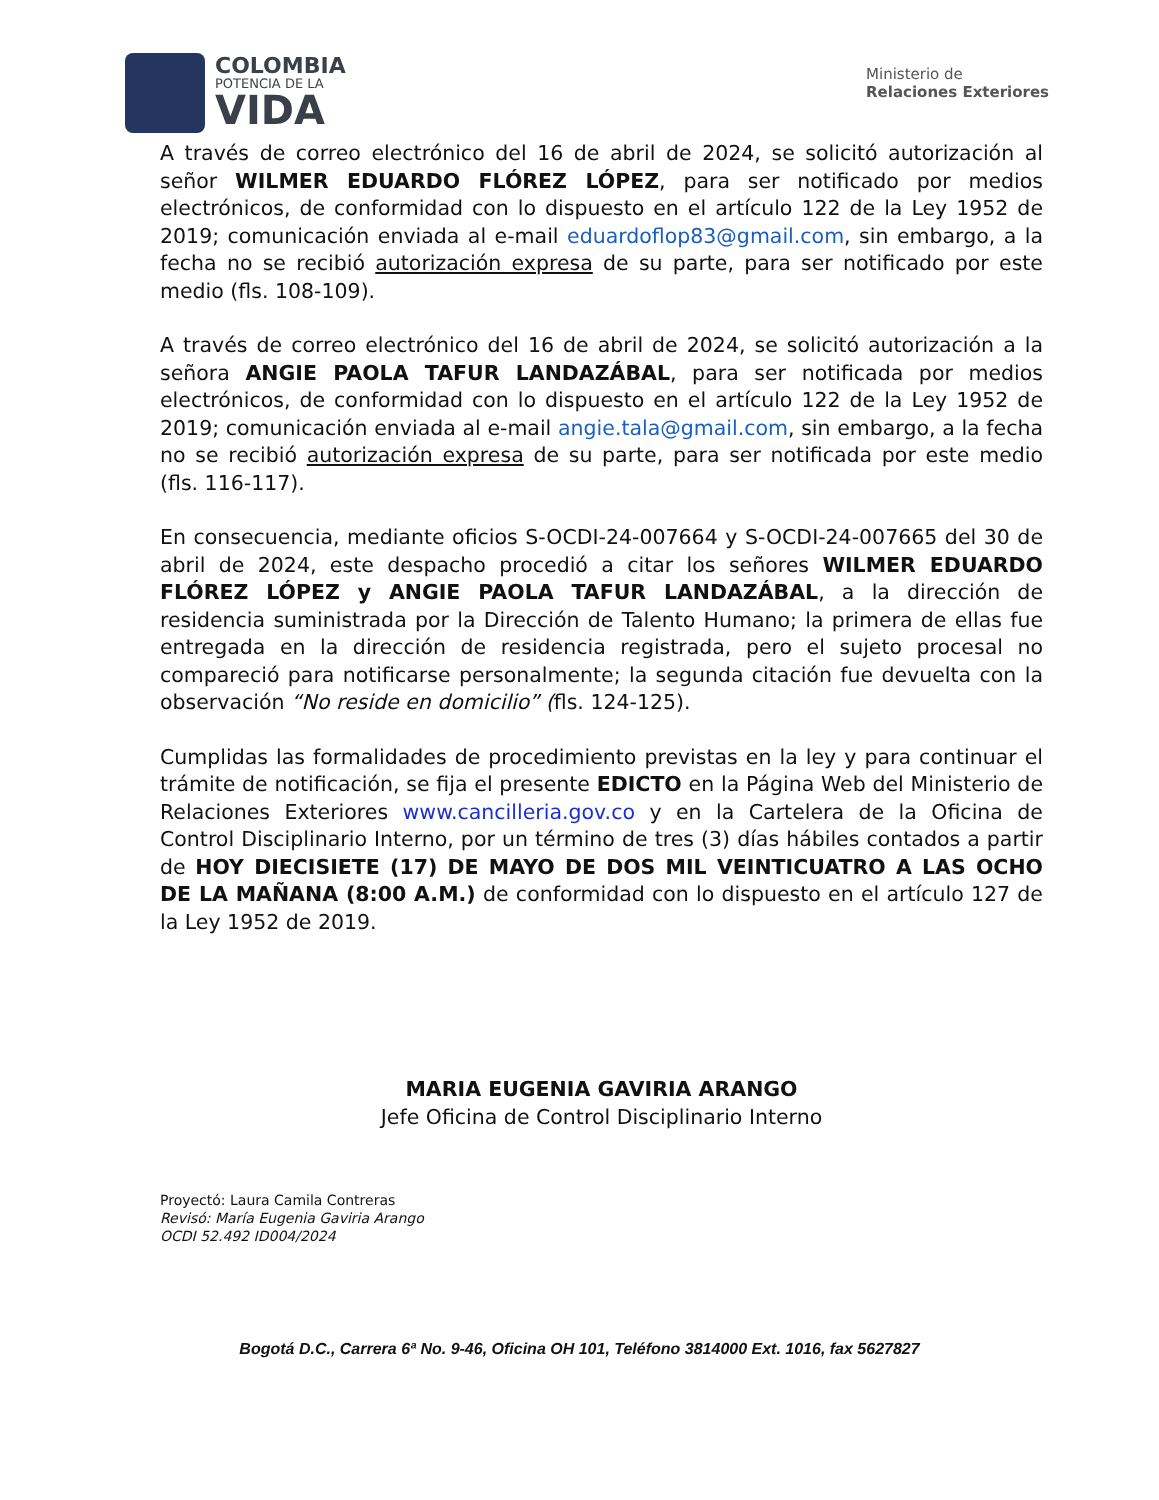COLOMBIA
POTENCIA DE LA
VIDA
Ministerio de
Relaciones Exteriores
A través de correo electrónico del 16 de abril de 2024, se solicitó autorización al señor WILMER EDUARDO FLÓREZ LÓPEZ, para ser notificado por medios electrónicos, de conformidad con lo dispuesto en el artículo 122 de la Ley 1952 de 2019; comunicación enviada al e-mail eduardoflop83@gmail.com, sin embargo, a la fecha no se recibió autorización expresa de su parte, para ser notificado por este medio (fls. 108-109).
A través de correo electrónico del 16 de abril de 2024, se solicitó autorización a la señora ANGIE PAOLA TAFUR LANDAZÁBAL, para ser notificada por medios electrónicos, de conformidad con lo dispuesto en el artículo 122 de la Ley 1952 de 2019; comunicación enviada al e-mail angie.tala@gmail.com, sin embargo, a la fecha no se recibió autorización expresa de su parte, para ser notificada por este medio (fls. 116-117).
En consecuencia, mediante oficios S-OCDI-24-007664 y S-OCDI-24-007665 del 30 de abril de 2024, este despacho procedió a citar los señores WILMER EDUARDO FLÓREZ LÓPEZ y ANGIE PAOLA TAFUR LANDAZÁBAL, a la dirección de residencia suministrada por la Dirección de Talento Humano; la primera de ellas fue entregada en la dirección de residencia registrada, pero el sujeto procesal no compareció para notificarse personalmente; la segunda citación fue devuelta con la observación “No reside en domicilio” (fls. 124-125).
Cumplidas las formalidades de procedimiento previstas en la ley y para continuar el trámite de notificación, se fija el presente EDICTO en la Página Web del Ministerio de Relaciones Exteriores www.cancilleria.gov.co y en la Cartelera de la Oficina de Control Disciplinario Interno, por un término de tres (3) días hábiles contados a partir de HOY DIECISIETE (17) DE MAYO DE DOS MIL VEINTICUATRO A LAS OCHO DE LA MAÑANA (8:00 A.M.) de conformidad con lo dispuesto en el artículo 127 de la Ley 1952 de 2019.
MARIA EUGENIA GAVIRIA ARANGO
Jefe Oficina de Control Disciplinario Interno
Proyectó: Laura Camila Contreras
Revisó: María Eugenia Gaviria Arango
OCDI 52.492 ID004/2024
Bogotá D.C., Carrera 6ª No. 9-46, Oficina OH 101, Teléfono 3814000 Ext. 1016, fax 5627827